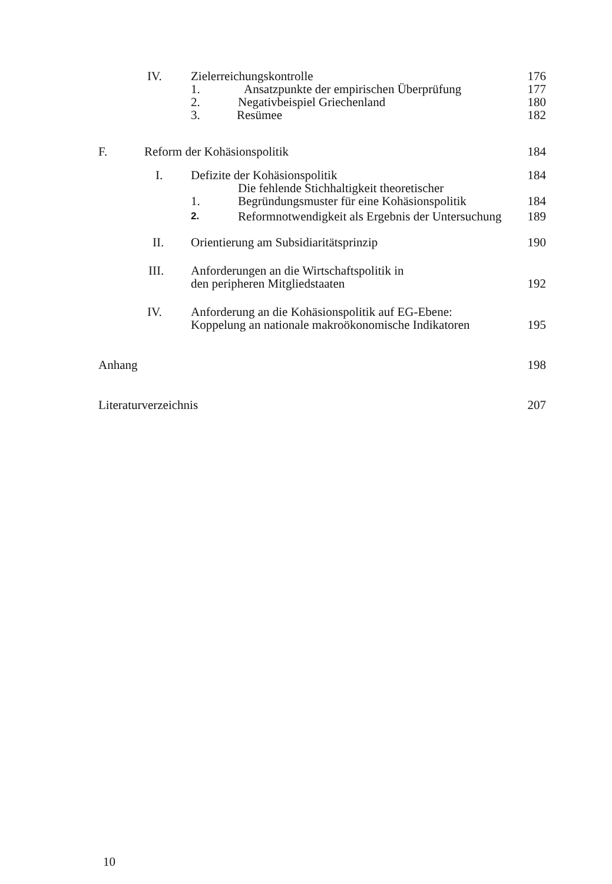IV. Zielerreichungskontrolle 176
1. Ansatzpunkte der empirischen Überprüfung 177
2. Negativbeispiel Griechenland 180
3. Resümee 182
F. Reform der Kohäsionspolitik 184
I. Defizite der Kohäsionspolitik 184
1. Die fehlende Stichhaltigkeit theoretischer
Begründungsmuster für eine Kohäsionspolitik 184
2. Reformnotwendigkeit als Ergebnis der Untersuchung 189
II. Orientierung am Subsidiaritätsprinzip 190
III. Anforderungen an die Wirtschaftspolitik in
den peripheren Mitgliedstaaten 192
IV. Anforderung an die Kohäsionspolitik auf EG-Ebene:
Koppelung an nationale makroökonomische Indikatoren 195
Anhang 198
Literaturverzeichnis 207
10